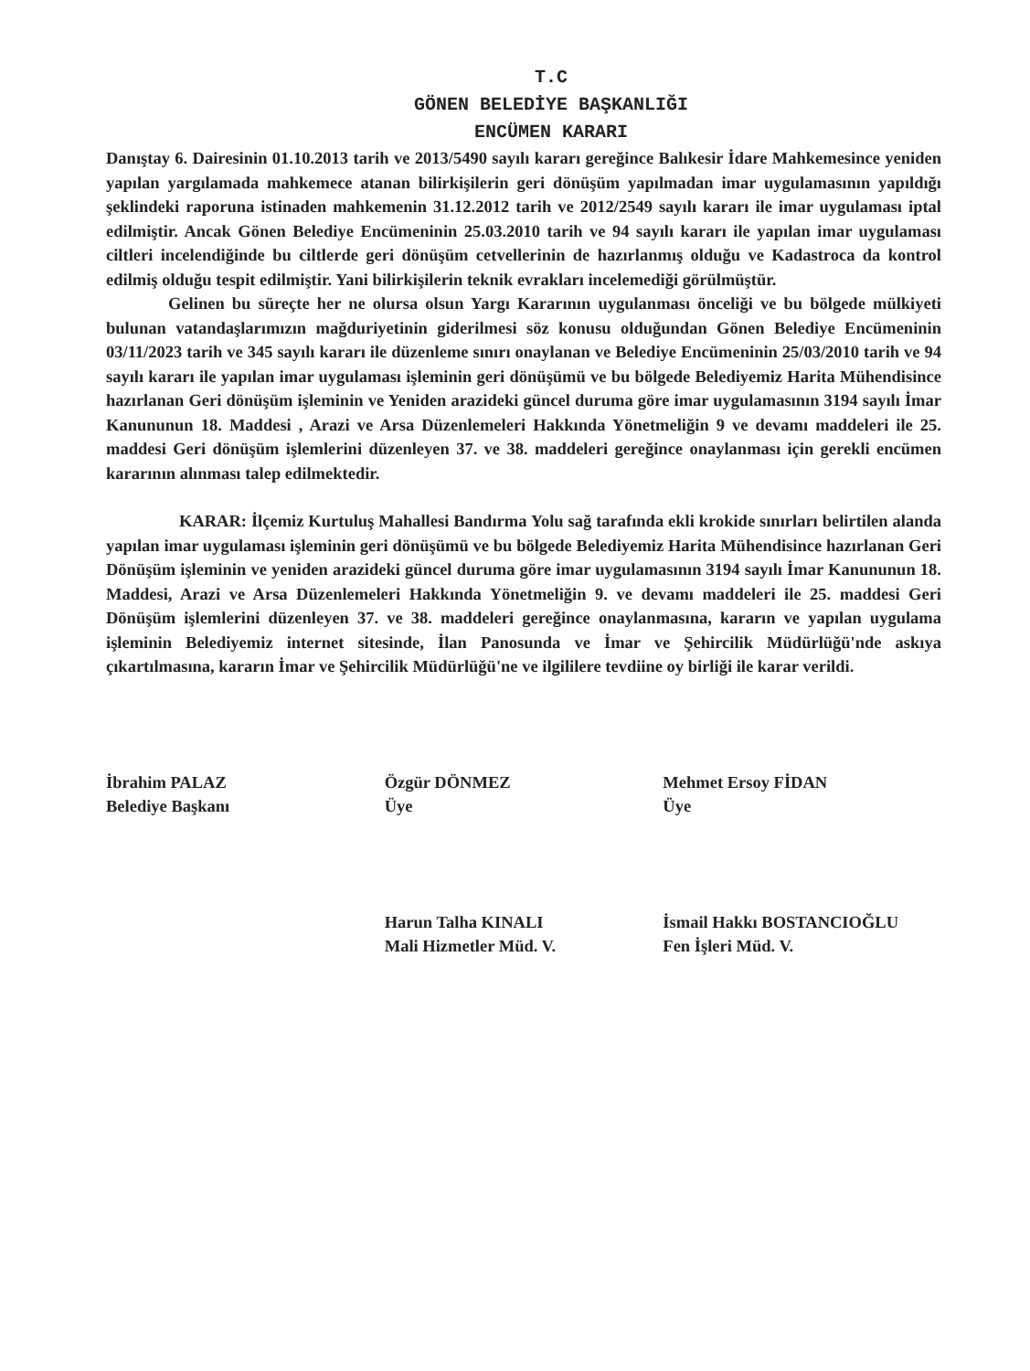T.C
GÖNEN BELEDİYE BAŞKANLIĞI
ENCÜMEN KARARI
Danıştay 6. Dairesinin 01.10.2013 tarih ve 2013/5490 sayılı kararı gereğince Balıkesir İdare Mahkemesince yeniden yapılan yargılamada mahkemece atanan bilirkişilerin geri dönüşüm yapılmadan imar uygulamasının yapıldığı şeklindeki raporuna istinaden mahkemenin 31.12.2012 tarih ve 2012/2549 sayılı kararı ile imar uygulaması iptal edilmiştir. Ancak Gönen Belediye Encümeninin 25.03.2010 tarih ve 94 sayılı kararı ile yapılan imar uygulaması ciltleri incelendiğinde bu ciltlerde geri dönüşüm cetvellerinin de hazırlanmış olduğu ve Kadastroca da kontrol edilmiş olduğu tespit edilmiştir. Yani bilirkişilerin teknik evrakları incelemediği görülmüştür.
Gelinen bu süreçte her ne olursa olsun Yargı Kararının uygulanması önceliği ve bu bölgede mülkiyeti bulunan vatandaşlarımızın mağduriyetinin giderilmesi söz konusu olduğundan Gönen Belediye Encümeninin 03/11/2023 tarih ve 345 sayılı kararı ile düzenleme sınırı onaylanan ve Belediye Encümeninin 25/03/2010 tarih ve 94 sayılı kararı ile yapılan imar uygulaması işleminin geri dönüşümü ve bu bölgede Belediyemiz Harita Mühendisince hazırlanan Geri dönüşüm işleminin ve Yeniden arazideki güncel duruma göre imar uygulamasının 3194 sayılı İmar Kanununun 18. Maddesi , Arazi ve Arsa Düzenlemeleri Hakkında Yönetmeliğin 9 ve devamı maddeleri ile 25. maddesi Geri dönüşüm işlemlerini düzenleyen 37. ve 38. maddeleri gereğince onaylanması için gerekli encümen kararının alınması talep edilmektedir.
KARAR: İlçemiz Kurtuluş Mahallesi Bandırma Yolu sağ tarafında ekli krokide sınırları belirtilen alanda yapılan imar uygulaması işleminin geri dönüşümü ve bu bölgede Belediyemiz Harita Mühendisince hazırlanan Geri Dönüşüm işleminin ve yeniden arazideki güncel duruma göre imar uygulamasının 3194 sayılı İmar Kanununun 18. Maddesi, Arazi ve Arsa Düzenlemeleri Hakkında Yönetmeliğin 9. ve devamı maddeleri ile 25. maddesi Geri Dönüşüm işlemlerini düzenleyen 37. ve 38. maddeleri gereğince onaylanmasına, kararın ve yapılan uygulama işleminin Belediyemiz internet sitesinde, İlan Panosunda ve İmar ve Şehircilik Müdürlüğü'nde askıya çıkartılmasına, kararın İmar ve Şehircilik Müdürlüğü'ne ve ilgililere tevdiine oy birliği ile karar verildi.
İbrahim PALAZ
Belediye Başkanı
Özgür DÖNMEZ
Üye
Harun Talha KINALI
Mali Hizmetler Müd. V.
Mehmet Ersoy FİDAN
Üye
İsmail Hakkı BOSTANCIOĞLU
Fen İşleri Müd. V.